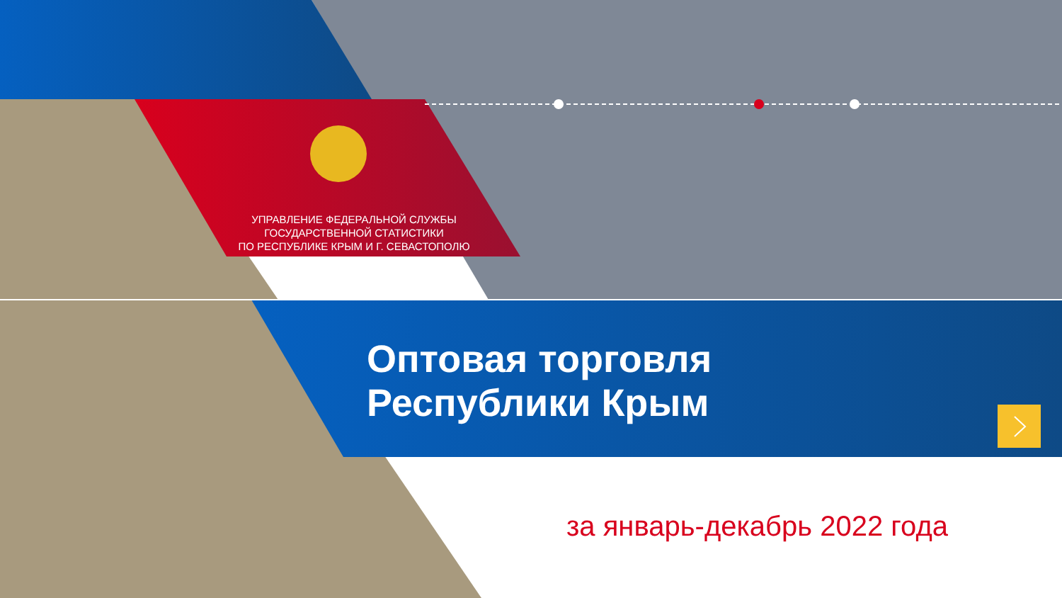УПРАВЛЕНИЕ ФЕДЕРАЛЬНОЙ СЛУЖБЫ
ГОСУДАРСТВЕННОЙ СТАТИСТИКИ
ПО РЕСПУБЛИКЕ КРЫМ И Г. СЕВАСТОПОЛЮ
Оптовая торговля
Республики Крым
за январь-декабрь 2022 года